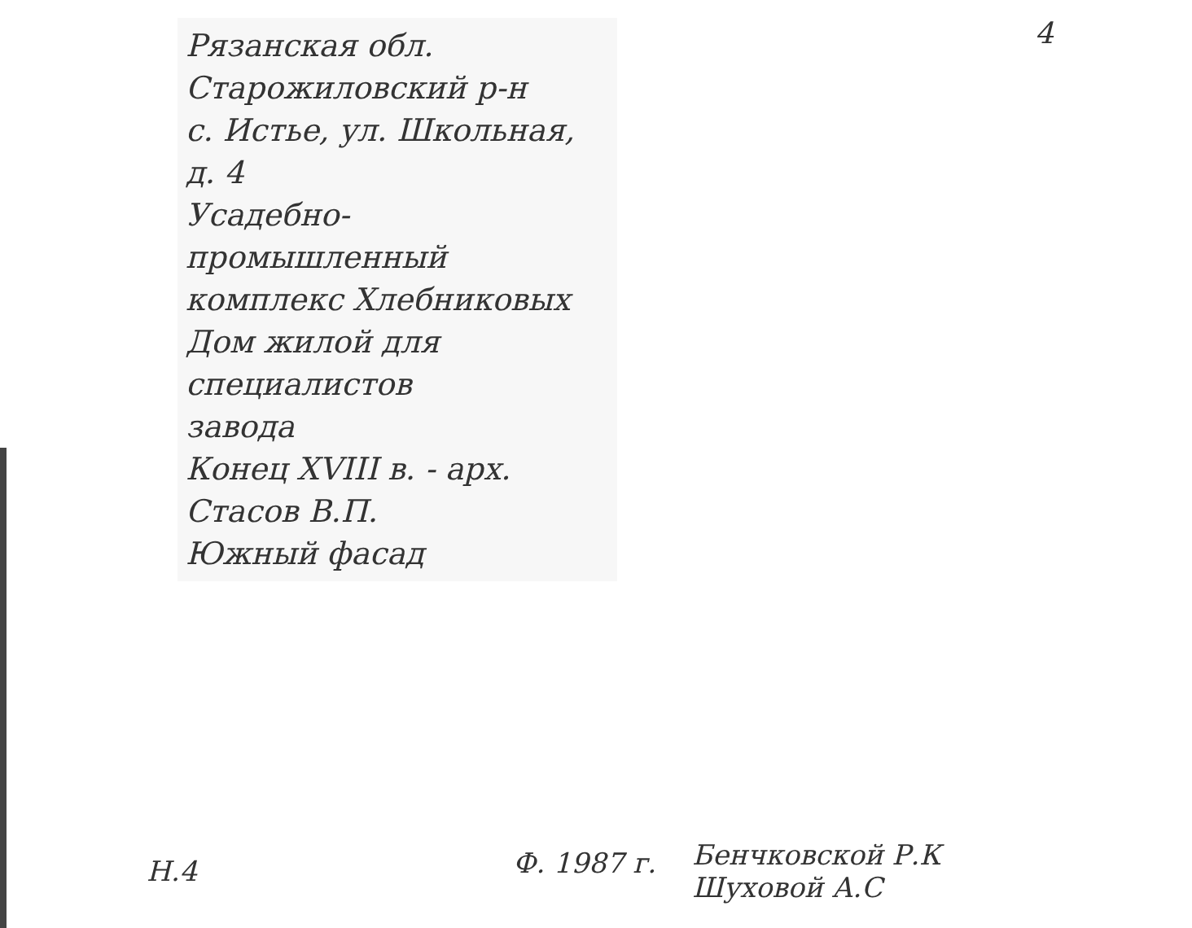4
Рязанская обл.
Старожиловский р-н
с. Истье, ул. Школьная, д. 4
Усадебно-промышленный
комплекс Хлебниковых
Дом жилой для специалистов
завода
Конец XVIII в. - арх. Стасов В.П.
Южный фасад
Н.4
Ф. 1987 г.
Бенчковской Р.К
Шуховой А.С